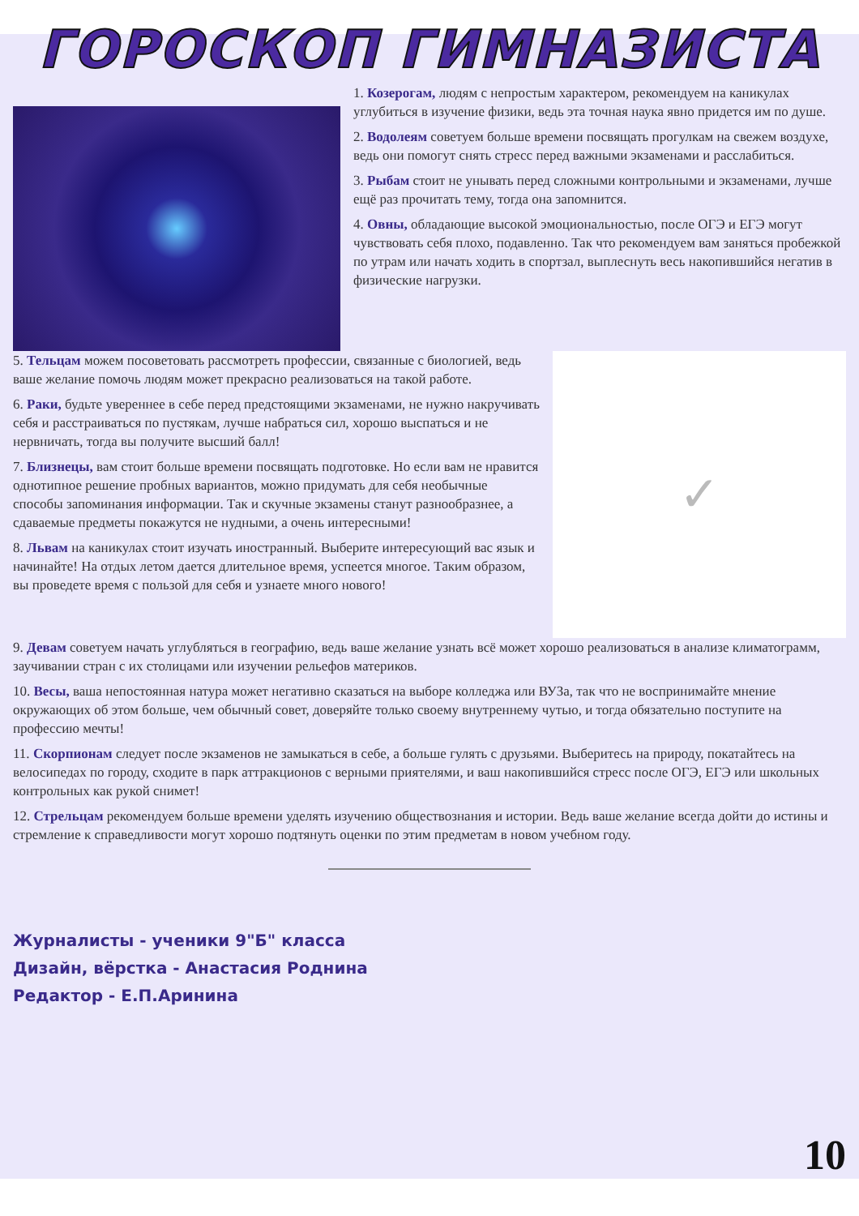ГОРОСКОП ГИМНАЗИСТА
1. Козерогам, людям с непростым характером, рекомендуем на каникулах углубиться в изучение физики, ведь эта точная наука явно придется им по душе.
2. Водолеям советуем больше времени посвящать прогулкам на свежем воздухе, ведь они помогут снять стресс перед важными экзаменами и расслабиться.
3. Рыбам стоит не унывать перед сложными контрольными и экзаменами, лучше ещё раз прочитать тему, тогда она запомнится.
4. Овны, обладающие высокой эмоциональностью, после ОГЭ и ЕГЭ могут чувствовать себя плохо, подавленно. Так что рекомендуем вам заняться пробежкой по утрам или начать ходить в спортзал, выплеснуть весь накопившийся негатив в физические нагрузки.
5. Тельцам можем посоветовать рассмотреть профессии, связанные с биологией, ведь ваше желание помочь людям может прекрасно реализоваться на такой работе.
6. Раки, будьте увереннее в себе перед предстоящими экзаменами, не нужно накручивать себя и расстраиваться по пустякам, лучше набраться сил, хорошо выспаться и не нервничать, тогда вы получите высший балл!
7. Близнецы, вам стоит больше времени посвящать подготовке. Но если вам не нравится однотипное решение пробных вариантов, можно придумать для себя необычные способы запоминания информации. Так и скучные экзамены станут разнообразнее, а сдаваемые предметы покажутся не нудными, а очень интересными!
8. Львам на каникулах стоит изучать иностранный. Выберите интересующий вас язык и начинайте! На отдых летом дается длительное время, успеется многое. Таким образом, вы проведете время с пользой для себя и узнаете много нового!
✓
9. Девам советуем начать углубляться в географию, ведь ваше желание узнать всё может хорошо реализоваться в анализе климатограмм, заучивании стран с их столицами или изучении рельефов материков.
10. Весы, ваша непостоянная натура может негативно сказаться на выборе колледжа или ВУЗа, так что не воспринимайте мнение окружающих об этом больше, чем обычный совет, доверяйте только своему внутреннему чутью, и тогда обязательно поступите на профессию мечты!
11. Скорпионам следует после экзаменов не замыкаться в себе, а больше гулять с друзьями. Выберитесь на природу, покатайтесь на велосипедах по городу, сходите в парк аттракционов с верными приятелями, и ваш накопившийся стресс после ОГЭ, ЕГЭ или школьных контрольных как рукой снимет!
12. Стрельцам рекомендуем больше времени уделять изучению обществознания и истории. Ведь ваше желание всегда дойти до истины и стремление к справедливости могут хорошо подтянуть оценки по этим предметам в новом учебном году.
Журналисты - ученики 9"Б" класса
Дизайн, вёрстка - Анастасия Роднина
Редактор - Е.П.Аринина
10